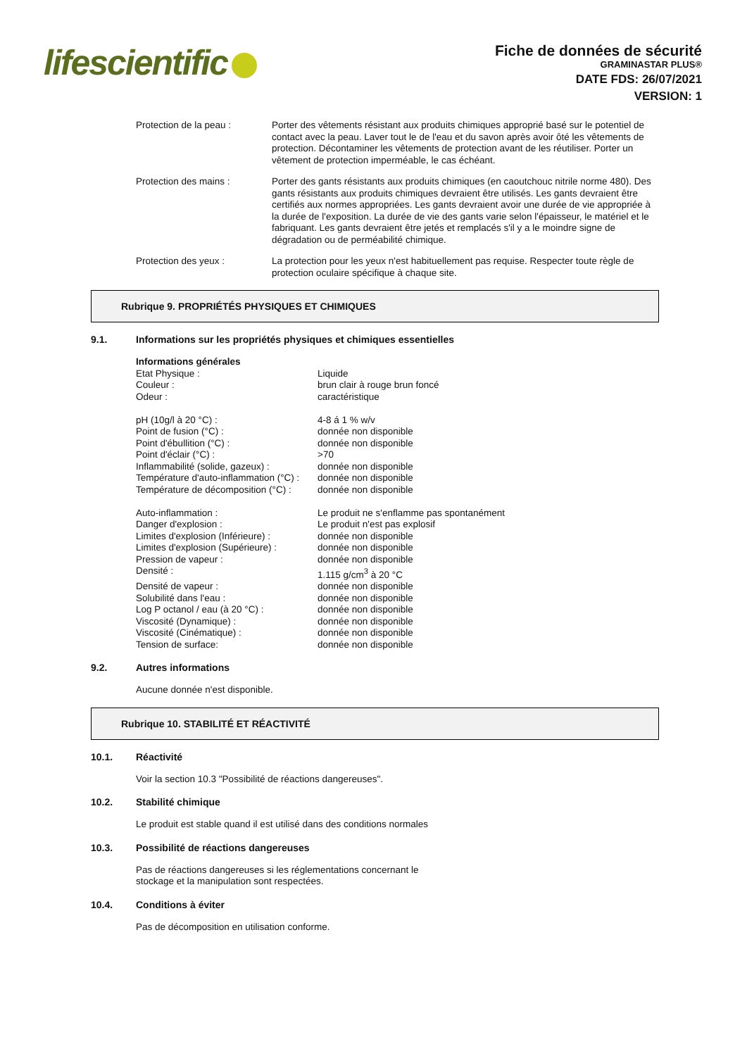lifescientific
Fiche de données de sécurité
GRAMINASTAR PLUS®
DATE FDS: 26/07/2021
VERSION: 1
Protection de la peau : Porter des vêtements résistant aux produits chimiques approprié basé sur le potentiel de contact avec la peau. Laver tout le de l'eau et du savon après avoir ôté les vêtements de protection. Décontaminer les vêtements de protection avant de les réutiliser. Porter un vêtement de protection imperméable, le cas échéant.
Protection des mains : Porter des gants résistants aux produits chimiques (en caoutchouc nitrile norme 480). Des gants résistants aux produits chimiques devraient être utilisés. Les gants devraient être certifiés aux normes appropriées. Les gants devraient avoir une durée de vie appropriée à la durée de l'exposition. La durée de vie des gants varie selon l'épaisseur, le matériel et le fabriquant. Les gants devraient être jetés et remplacés s'il y a le moindre signe de dégradation ou de perméabilité chimique.
Protection des yeux : La protection pour les yeux n'est habituellement pas requise. Respecter toute règle de protection oculaire spécifique à chaque site.
Rubrique 9. PROPRIÉTÉS PHYSIQUES ET CHIMIQUES
9.1. Informations sur les propriétés physiques et chimiques essentielles
| Informations générales | |
| Etat Physique : | Liquide |
| Couleur : | brun clair à rouge brun foncé |
| Odeur : | caractéristique |
| pH (10g/l à 20 °C) : | 4-8 á 1 % w/v |
| Point de fusion (°C) : | donnée non disponible |
| Point d'ébullition (°C) : | donnée non disponible |
| Point d'éclair (°C) : | >70 |
| Inflammabilité (solide, gazeux) : | donnée non disponible |
| Température d'auto-inflammation (°C) : | donnée non disponible |
| Température de décomposition (°C) : | donnée non disponible |
| Auto-inflammation : | Le produit ne s'enflamme pas spontanément |
| Danger d'explosion : | Le produit n'est pas explosif |
| Limites d'explosion (Inférieure) : | donnée non disponible |
| Limites d'explosion (Supérieure) : | donnée non disponible |
| Pression de vapeur : | donnée non disponible |
| Densité : | 1.115 g/cm<sup>3</sup> à 20 °C |
| Densité de vapeur : | donnée non disponible |
| Solubilité dans l'eau : | donnée non disponible |
| Log P octanol / eau (à 20 °C) : | donnée non disponible |
| Viscosité (Dynamique) : | donnée non disponible |
| Viscosité (Cinématique) : | donnée non disponible |
| Tension de surface: | donnée non disponible |
9.2. Autres informations
Aucune donnée n'est disponible.
Rubrique 10. STABILITÉ ET RÉACTIVITÉ
10.1. Réactivité
Voir la section 10.3 "Possibilité de réactions dangereuses".
10.2. Stabilité chimique
Le produit est stable quand il est utilisé dans des conditions normales
10.3. Possibilité de réactions dangereuses
Pas de réactions dangereuses si les réglementations concernant le
stockage et la manipulation sont respectées.
10.4. Conditions à éviter
Pas de décomposition en utilisation conforme.